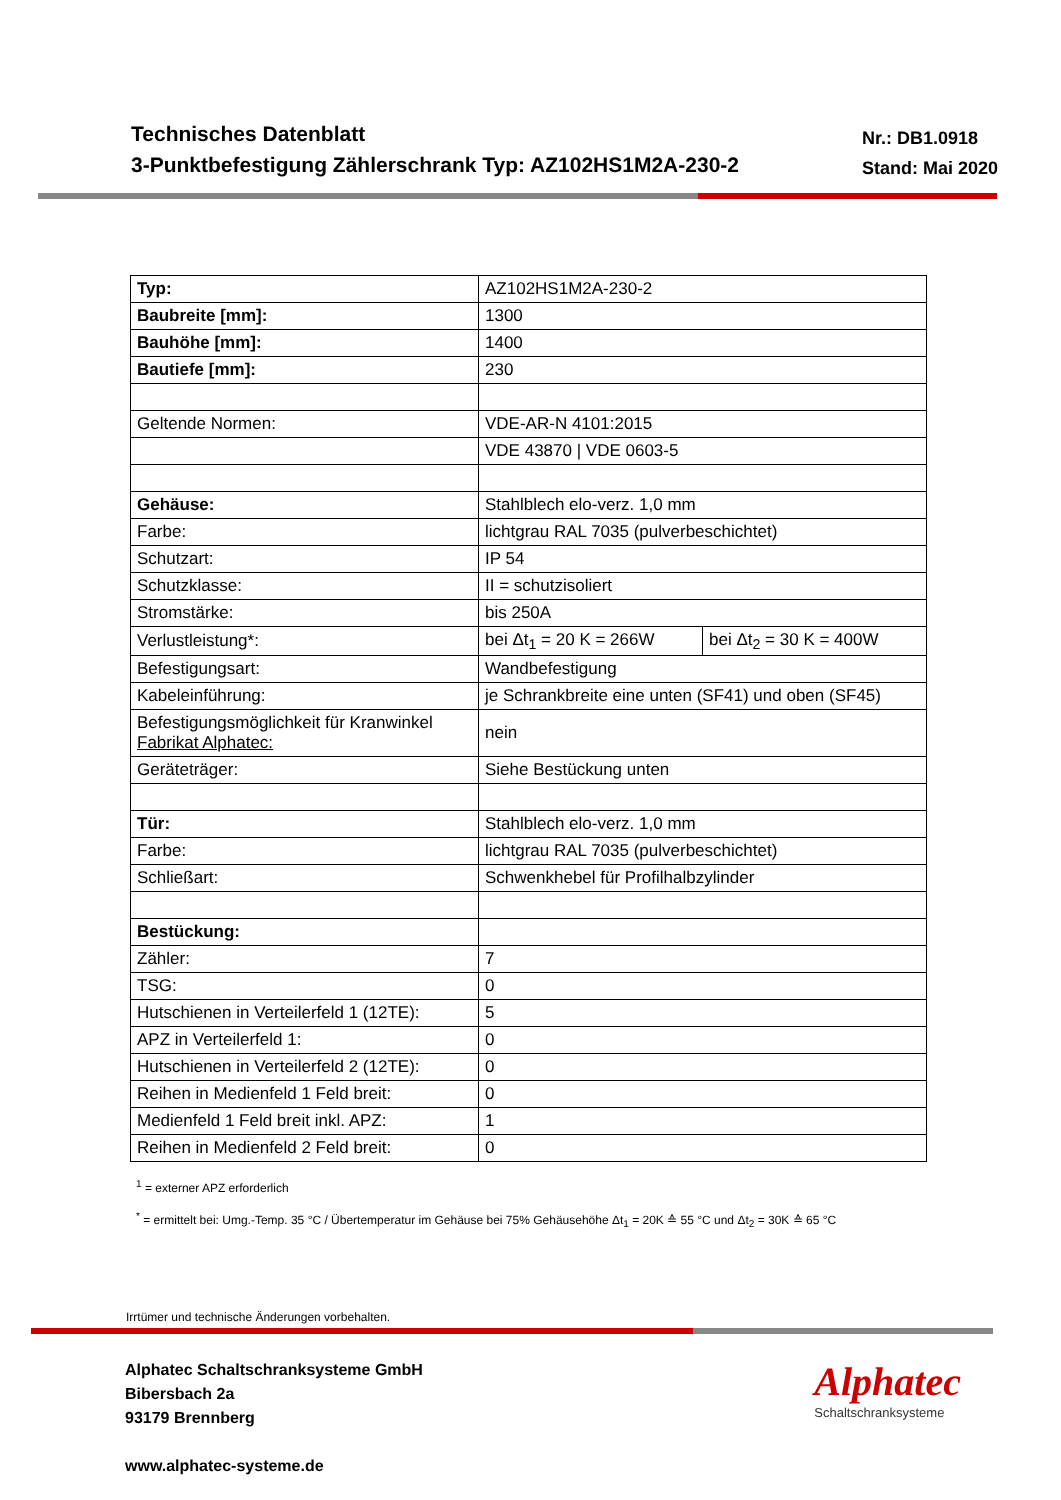Technisches Datenblatt
3-Punktbefestigung Zählerschrank Typ: AZ102HS1M2A-230-2
Nr.: DB1.0918
Stand: Mai 2020
| Typ: | AZ102HS1M2A-230-2 | |
| Baubreite [mm]: | 1300 | |
| Bauhöhe [mm]: | 1400 | |
| Bautiefe [mm]: | 230 | |
| Geltende Normen: | VDE-AR-N 4101:2015 | |
| | VDE 43870 / VDE 0603-5 | |
| Gehäuse: | Stahlblech elo-verz. 1,0 mm | |
| Farbe: | lichtgrau RAL 7035 (pulverbeschichtet) | |
| Schutzart: | IP 54 | |
| Schutzklasse: | II = schutzisoliert | |
| Stromstärke: | bis 250A | |
| Verlustleistung*: | bei Δt<sub>1</sub> = 20 K = 266W | bei Δt<sub>2</sub> = 30 K = 400W |
| Befestigungsart: | Wandbefestigung | |
| Kabeleinführung: | je Schrankbreite eine unten (SF41) und oben (SF45) | |
| Befestigungsmöglichkeit für Kranwinkel Fabrikat Alphatec: | nein | |
| Geräteträger: | Siehe Bestückung unten | |
| Tür: | Stahlblech elo-verz. 1,0 mm | |
| Farbe: | lichtgrau RAL 7035 (pulverbeschichtet) | |
| Schließart: | Schwenkhebel für Profilhalbzylinder | |
| Bestückung: | | |
| Zähler: | 7 | |
| TSG: | 0 | |
| Hutschienen in Verteilerfeld 1 (12TE): | 5 | |
| APZ in Verteilerfeld 1: | 0 | |
| Hutschienen in Verteilerfeld 2 (12TE): | 0 | |
| Reihen in Medienfeld 1 Feld breit: | 0 | |
| Medienfeld 1 Feld breit inkl. APZ: | 1 | |
| Reihen in Medienfeld 2 Feld breit: | 0 | |
<sup>1</sup> = externer APZ erforderlich
<sup>*</sup> = ermittelt bei: Umg.-Temp. 35 °C / Übertemperatur im Gehäuse bei 75% Gehäusehöhe Δt<sub>1</sub> = 20K ≙ 55 °C und Δt<sub>2</sub> = 30K ≙ 65 °C
Irrtümer und technische Änderungen vorbehalten.
Alphatec Schaltschranksysteme GmbH
Bibersbach 2a
93179 Brennberg
www.alphatec-systeme.de
Alphatec
Schaltschranksysteme